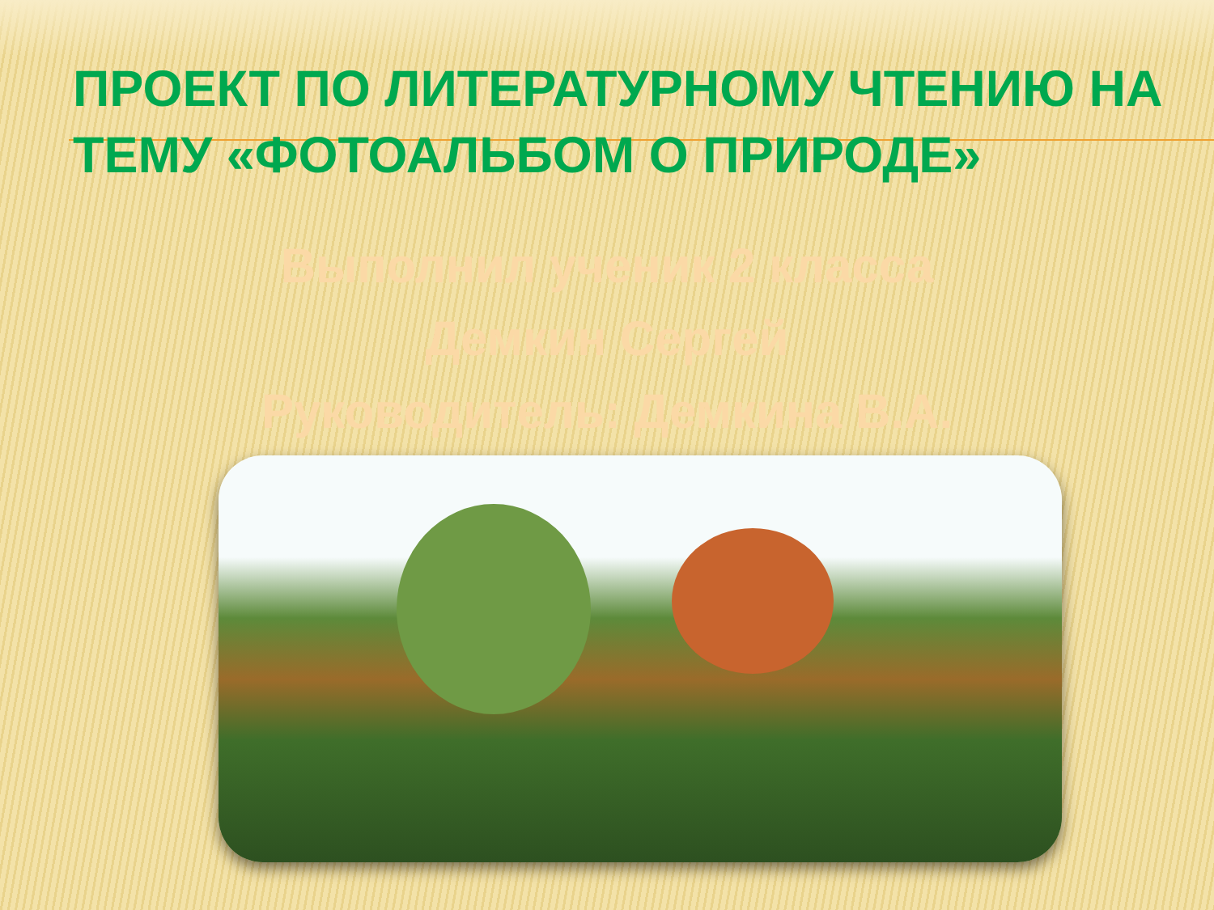ПРОЕКТ ПО ЛИТЕРАТУРНОМУ ЧТЕНИЮ НА ТЕМУ «ФОТОАЛЬБОМ О ПРИРОДЕ»
Выполнил ученик 2 класса
Демкин Сергей
Руководитель: Демкина В.А.